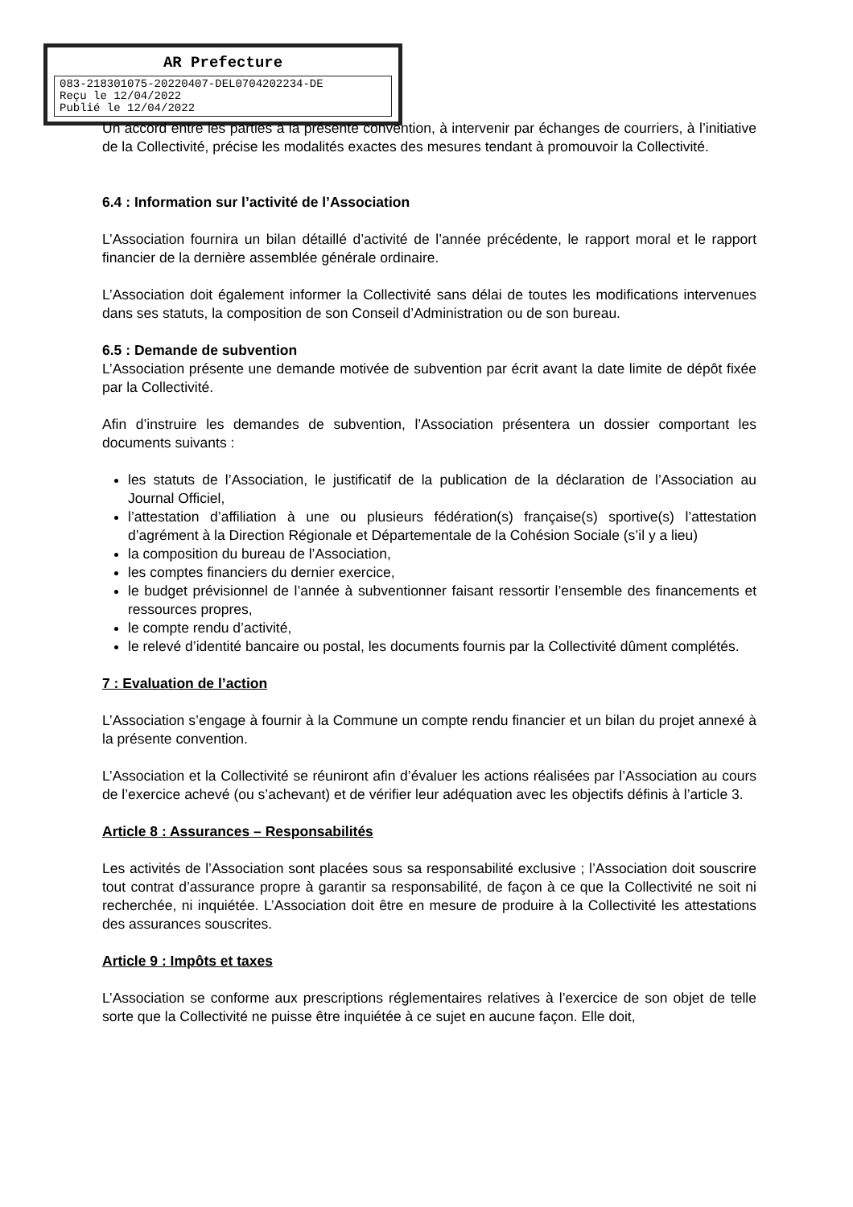AR Prefecture
083-218301075-20220407-DEL0704202234-DE
Reçu le 12/04/2022
Publié le 12/04/2022
Un accord entre les parties à la présente convention, à intervenir par échanges de courriers, à l’initiative de la Collectivité, précise les modalités exactes des mesures tendant à promouvoir la Collectivité.
6.4 : Information sur l’activité de l’Association
L’Association fournira un bilan détaillé d’activité de l’année précédente, le rapport moral et le rapport financier de la dernière assemblée générale ordinaire.
L’Association doit également informer la Collectivité sans délai de toutes les modifications intervenues dans ses statuts, la composition de son Conseil d’Administration ou de son bureau.
6.5 : Demande de subvention
L’Association présente une demande motivée de subvention par écrit avant la date limite de dépôt fixée par la Collectivité.
Afin d’instruire les demandes de subvention, l’Association présentera un dossier comportant les documents suivants :
les statuts de l’Association, le justificatif de la publication de la déclaration de l’Association au Journal Officiel,
l’attestation d’affiliation à une ou plusieurs fédération(s) française(s) sportive(s) l’attestation d’agrément à la Direction Régionale et Départementale de la Cohésion Sociale (s’il y a lieu)
la composition du bureau de l’Association,
les comptes financiers du dernier exercice,
le budget prévisionnel de l’année à subventionner faisant ressortir l’ensemble des financements et ressources propres,
le compte rendu d’activité,
le relevé d’identité bancaire ou postal, les documents fournis par la Collectivité dûment complétés.
7 : Evaluation de l’action
L’Association s’engage à fournir à la Commune un compte rendu financier et un bilan du projet annexé à la présente convention.
L’Association et la Collectivité se réuniront afin d’évaluer les actions réalisées par l’Association au cours de l’exercice achevé (ou s’achevant) et de vérifier leur adéquation avec les objectifs définis à l’article 3.
Article 8 : Assurances – Responsabilités
Les activités de l’Association sont placées sous sa responsabilité exclusive ; l’Association doit souscrire tout contrat d’assurance propre à garantir sa responsabilité, de façon à ce que la Collectivité ne soit ni recherchée, ni inquiétée. L’Association doit être en mesure de produire à la Collectivité les attestations des assurances souscrites.
Article 9 : Impôts et taxes
L’Association se conforme aux prescriptions réglementaires relatives à l’exercice de son objet de telle sorte que la Collectivité ne puisse être inquiétée à ce sujet en aucune façon. Elle doit,